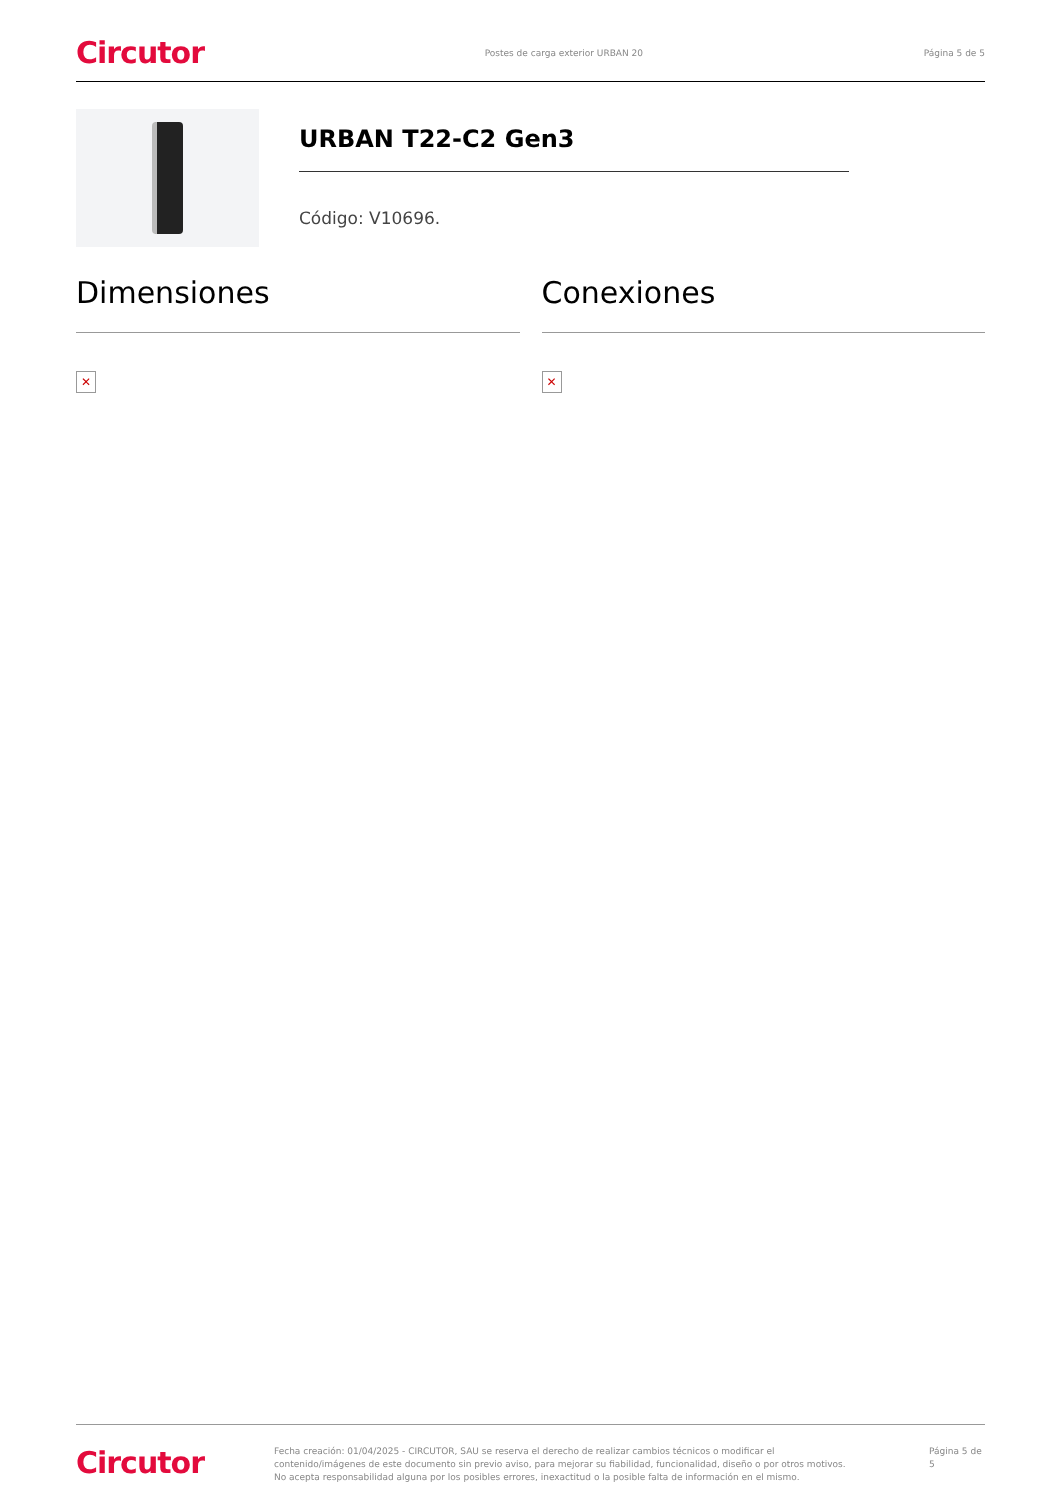Circutor Postes de carga exterior URBAN 20 Página 5 de 5
URBAN T22-C2 Gen3
Código: V10696.
Dimensiones
✕
Conexiones
✕
Circutor
Fecha creación: 01/04/2025 - CIRCUTOR, SAU se reserva el derecho de realizar cambios técnicos o modificar el contenido/imágenes de este documento sin previo aviso, para mejorar su fiabilidad, funcionalidad, diseño o por otros motivos.
No acepta responsabilidad alguna por los posibles errores, inexactitud o la posible falta de información en el mismo.
Página 5 de 5